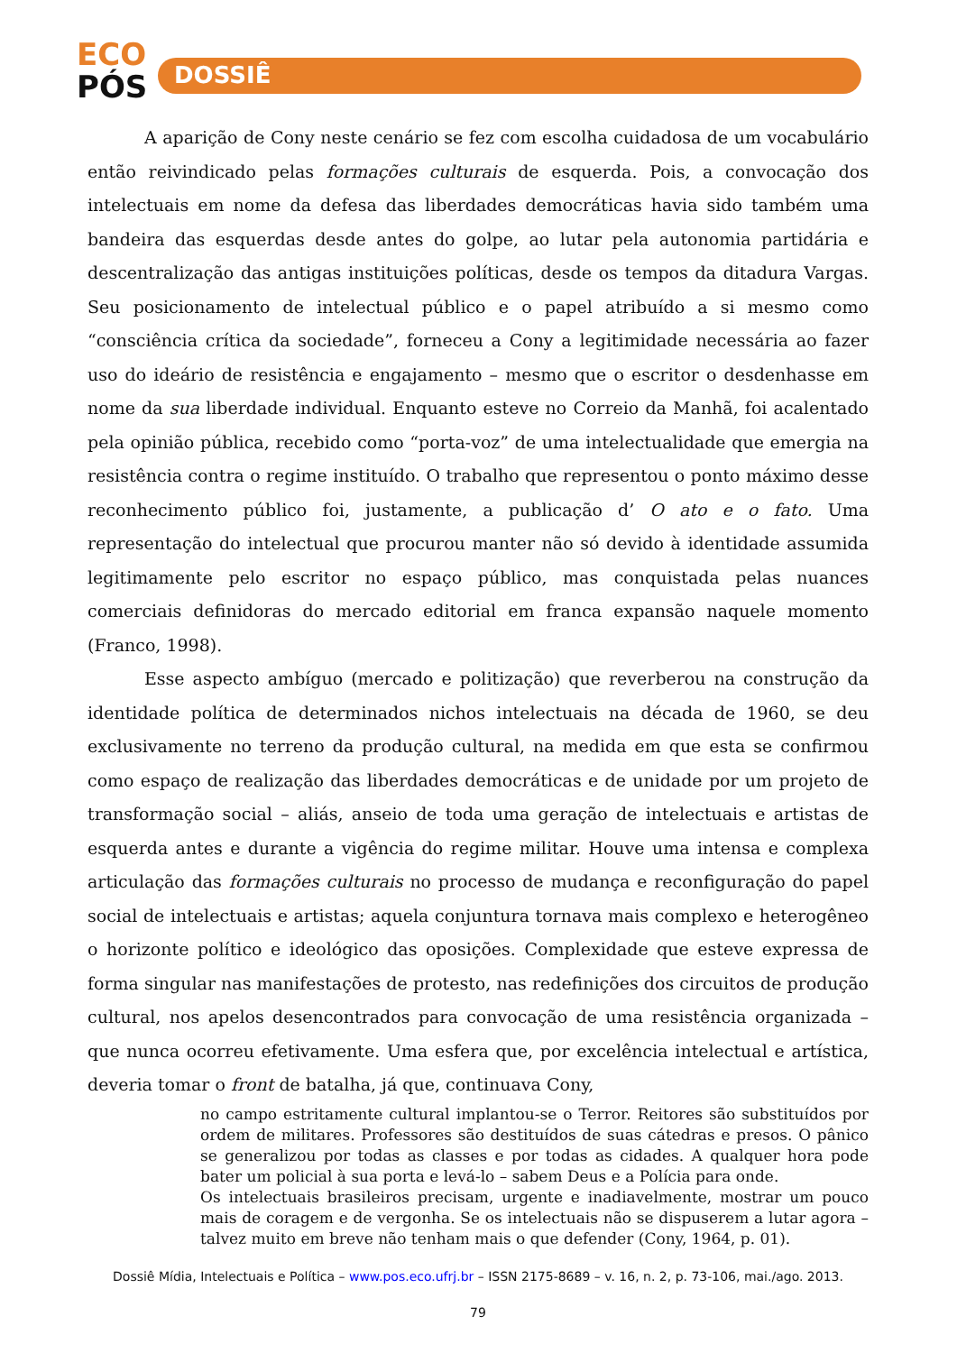ECO
PÓS
DOSSIÊ
A aparição de Cony neste cenário se fez com escolha cuidadosa de um vocabulário então reivindicado pelas formações culturais de esquerda. Pois, a convocação dos intelectuais em nome da defesa das liberdades democráticas havia sido também uma bandeira das esquerdas desde antes do golpe, ao lutar pela autonomia partidária e descentralização das antigas instituições políticas, desde os tempos da ditadura Vargas. Seu posicionamento de intelectual público e o papel atribuído a si mesmo como “consciência crítica da sociedade”, forneceu a Cony a legitimidade necessária ao fazer uso do ideário de resistência e engajamento – mesmo que o escritor o desdenhasse em nome da sua liberdade individual. Enquanto esteve no Correio da Manhã, foi acalentado pela opinião pública, recebido como “porta-voz” de uma intelectualidade que emergia na resistência contra o regime instituído. O trabalho que representou o ponto máximo desse reconhecimento público foi, justamente, a publicação d’ O ato e o fato. Uma representação do intelectual que procurou manter não só devido à identidade assumida legitimamente pelo escritor no espaço público, mas conquistada pelas nuances comerciais definidoras do mercado editorial em franca expansão naquele momento (Franco, 1998).
Esse aspecto ambíguo (mercado e politização) que reverberou na construção da identidade política de determinados nichos intelectuais na década de 1960, se deu exclusivamente no terreno da produção cultural, na medida em que esta se confirmou como espaço de realização das liberdades democráticas e de unidade por um projeto de transformação social – aliás, anseio de toda uma geração de intelectuais e artistas de esquerda antes e durante a vigência do regime militar. Houve uma intensa e complexa articulação das formações culturais no processo de mudança e reconfiguração do papel social de intelectuais e artistas; aquela conjuntura tornava mais complexo e heterogêneo o horizonte político e ideológico das oposições. Complexidade que esteve expressa de forma singular nas manifestações de protesto, nas redefinições dos circuitos de produção cultural, nos apelos desencontrados para convocação de uma resistência organizada – que nunca ocorreu efetivamente. Uma esfera que, por excelência intelectual e artística, deveria tomar o front de batalha, já que, continuava Cony,
no campo estritamente cultural implantou-se o Terror. Reitores são substituídos por ordem de militares. Professores são destituídos de suas cátedras e presos. O pânico se generalizou por todas as classes e por todas as cidades. A qualquer hora pode bater um policial à sua porta e levá-lo – sabem Deus e a Polícia para onde.
Os intelectuais brasileiros precisam, urgente e inadiavelmente, mostrar um pouco mais de coragem e de vergonha. Se os intelectuais não se dispuserem a lutar agora – talvez muito em breve não tenham mais o que defender (Cony, 1964, p. 01).
Dossiê Mídia, Intelectuais e Política – www.pos.eco.ufrj.br – ISSN 2175-8689 – v. 16, n. 2, p. 73-106, mai./ago. 2013.
79